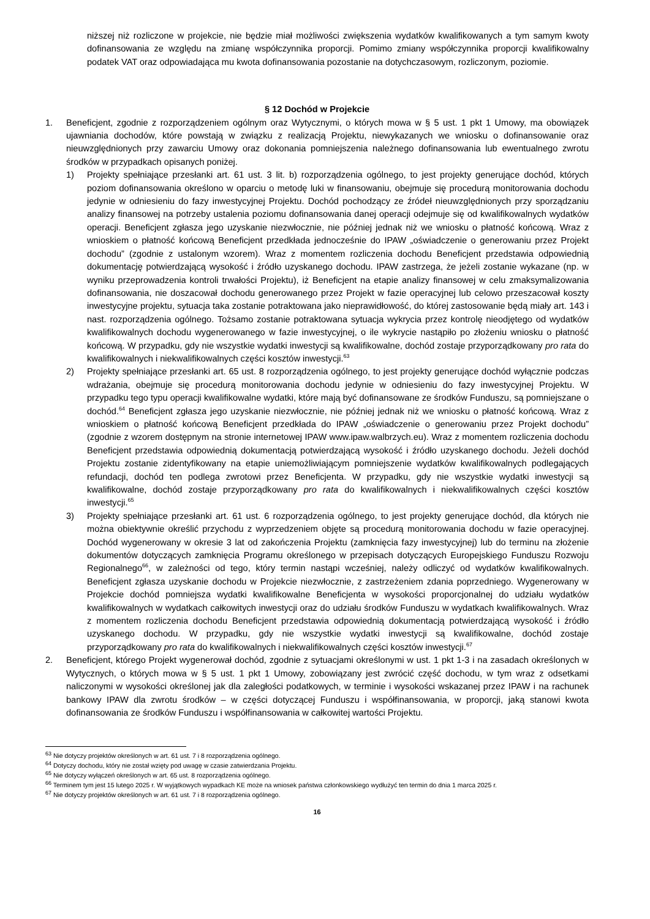niższej niż rozliczone w projekcie, nie będzie miał możliwości zwiększenia wydatków kwalifikowanych a tym samym kwoty dofinansowania ze względu na zmianę współczynnika proporcji. Pomimo zmiany współczynnika proporcji kwalifikowalny podatek VAT oraz odpowiadająca mu kwota dofinansowania pozostanie na dotychczasowym, rozliczonym, poziomie.
§ 12 Dochód w Projekcie
1. Beneficjent, zgodnie z rozporządzeniem ogólnym oraz Wytycznymi, o których mowa w § 5 ust. 1 pkt 1 Umowy, ma obowiązek ujawniania dochodów, które powstają w związku z realizacją Projektu, niewykazanych we wniosku o dofinansowanie oraz nieuwzględnionych przy zawarciu Umowy oraz dokonania pomniejszenia należnego dofinansowania lub ewentualnego zwrotu środków w przypadkach opisanych poniżej.
1) Projekty spełniające przesłanki art. 61 ust. 3 lit. b) rozporządzenia ogólnego, to jest projekty generujące dochód, których poziom dofinansowania określono w oparciu o metodę luki w finansowaniu, obejmuje się procedurą monitorowania dochodu jedynie w odniesieniu do fazy inwestycyjnej Projektu. Dochód pochodzący ze źródeł nieuwzględnionych przy sporządzaniu analizy finansowej na potrzeby ustalenia poziomu dofinansowania danej operacji odejmuje się od kwalifikowalnych wydatków operacji. Beneficjent zgłasza jego uzyskanie niezwłocznie, nie później jednak niż we wniosku o płatność końcową. Wraz z wnioskiem o płatność końcową Beneficjent przedkłada jednocześnie do IPAW „oświadczenie o generowaniu przez Projekt dochodu” (zgodnie z ustalonym wzorem). Wraz z momentem rozliczenia dochodu Beneficjent przedstawia odpowiednią dokumentację potwierdzającą wysokość i źródło uzyskanego dochodu. IPAW zastrzega, że jeżeli zostanie wykazane (np. w wyniku przeprowadzenia kontroli trwałości Projektu), iż Beneficjent na etapie analizy finansowej w celu zmaksymalizowania dofinansowania, nie doszacował dochodu generowanego przez Projekt w fazie operacyjnej lub celowo przeszacował koszty inwestycyjne projektu, sytuacja taka zostanie potraktowana jako nieprawidłowość, do której zastosowanie będą miały art. 143 i nast. rozporządzenia ogólnego. Tożsamo zostanie potraktowana sytuacja wykrycia przez kontrolę nieodjętego od wydatków kwalifikowalnych dochodu wygenerowanego w fazie inwestycyjnej, o ile wykrycie nastąpiło po złożeniu wniosku o płatność końcową. W przypadku, gdy nie wszystkie wydatki inwestycji są kwalifikowalne, dochód zostaje przyporządkowany pro rata do kwalifikowalnych i niekwalifikowalnych części kosztów inwestycji.<sup>63</sup>
2) Projekty spełniające przesłanki art. 65 ust. 8 rozporządzenia ogólnego, to jest projekty generujące dochód wyłącznie podczas wdrażania, obejmuje się procedurą monitorowania dochodu jedynie w odniesieniu do fazy inwestycyjnej Projektu. W przypadku tego typu operacji kwalifikowalne wydatki, które mają być dofinansowane ze środków Funduszu, są pomniejszane o dochód.<sup>64</sup> Beneficjent zgłasza jego uzyskanie niezwłocznie, nie później jednak niż we wniosku o płatność końcową. Wraz z wnioskiem o płatność końcową Beneficjent przedkłada do IPAW „oświadczenie o generowaniu przez Projekt dochodu” (zgodnie z wzorem dostępnym na stronie internetowej IPAW www.ipaw.walbrzych.eu). Wraz z momentem rozliczenia dochodu Beneficjent przedstawia odpowiednią dokumentacją potwierdzającą wysokość i źródło uzyskanego dochodu. Jeżeli dochód Projektu zostanie zidentyfikowany na etapie uniemożliwiającym pomniejszenie wydatków kwalifikowalnych podlegających refundacji, dochód ten podlega zwrotowi przez Beneficjenta. W przypadku, gdy nie wszystkie wydatki inwestycji są kwalifikowalne, dochód zostaje przyporządkowany pro rata do kwalifikowalnych i niekwalifikowalnych części kosztów inwestycji.<sup>65</sup>
3) Projekty spełniające przesłanki art. 61 ust. 6 rozporządzenia ogólnego, to jest projekty generujące dochód, dla których nie można obiektywnie określić przychodu z wyprzedzeniem objęte są procedurą monitorowania dochodu w fazie operacyjnej. Dochód wygenerowany w okresie 3 lat od zakończenia Projektu (zamknięcia fazy inwestycyjnej) lub do terminu na złożenie dokumentów dotyczących zamknięcia Programu określonego w przepisach dotyczących Europejskiego Funduszu Rozwoju Regionalnego<sup>66</sup>, w zależności od tego, który termin nastąpi wcześniej, należy odliczyć od wydatków kwalifikowalnych. Beneficjent zgłasza uzyskanie dochodu w Projekcie niezwłocznie, z zastrzeżeniem zdania poprzedniego. Wygenerowany w Projekcie dochód pomniejsza wydatki kwalifikowalne Beneficjenta w wysokości proporcjonalnej do udziału wydatków kwalifikowalnych w wydatkach całkowitych inwestycji oraz do udziału środków Funduszu w wydatkach kwalifikowalnych. Wraz z momentem rozliczenia dochodu Beneficjent przedstawia odpowiednią dokumentacją potwierdzającą wysokość i źródło uzyskanego dochodu. W przypadku, gdy nie wszystkie wydatki inwestycji są kwalifikowalne, dochód zostaje przyporządkowany pro rata do kwalifikowalnych i niekwalifikowalnych części kosztów inwestycji.<sup>67</sup>
2. Beneficjent, którego Projekt wygenerował dochód, zgodnie z sytuacjami określonymi w ust. 1 pkt 1-3 i na zasadach określonych w Wytycznych, o których mowa w § 5 ust. 1 pkt 1 Umowy, zobowiązany jest zwrócić część dochodu, w tym wraz z odsetkami naliczonymi w wysokości określonej jak dla zaległości podatkowych, w terminie i wysokości wskazanej przez IPAW i na rachunek bankowy IPAW dla zwrotu środków – w części dotyczącej Funduszu i współfinansowania, w proporcji, jaką stanowi kwota dofinansowania ze środków Funduszu i współfinansowania w całkowitej wartości Projektu.
<sup>63</sup> Nie dotyczy projektów określonych w art. 61 ust. 7 i 8 rozporządzenia ogólnego.
<sup>64</sup> Dotyczy dochodu, który nie został wzięty pod uwagę w czasie zatwierdzania Projektu.
<sup>65</sup> Nie dotyczy wyłączeń określonych w art. 65 ust. 8 rozporządzenia ogólnego.
<sup>66</sup> Terminem tym jest 15 lutego 2025 r. W wyjątkowych wypadkach KE może na wniosek państwa członkowskiego wydłużyć ten termin do dnia 1 marca 2025 r.
<sup>67</sup> Nie dotyczy projektów określonych w art. 61 ust. 7 i 8 rozporządzenia ogólnego.
16